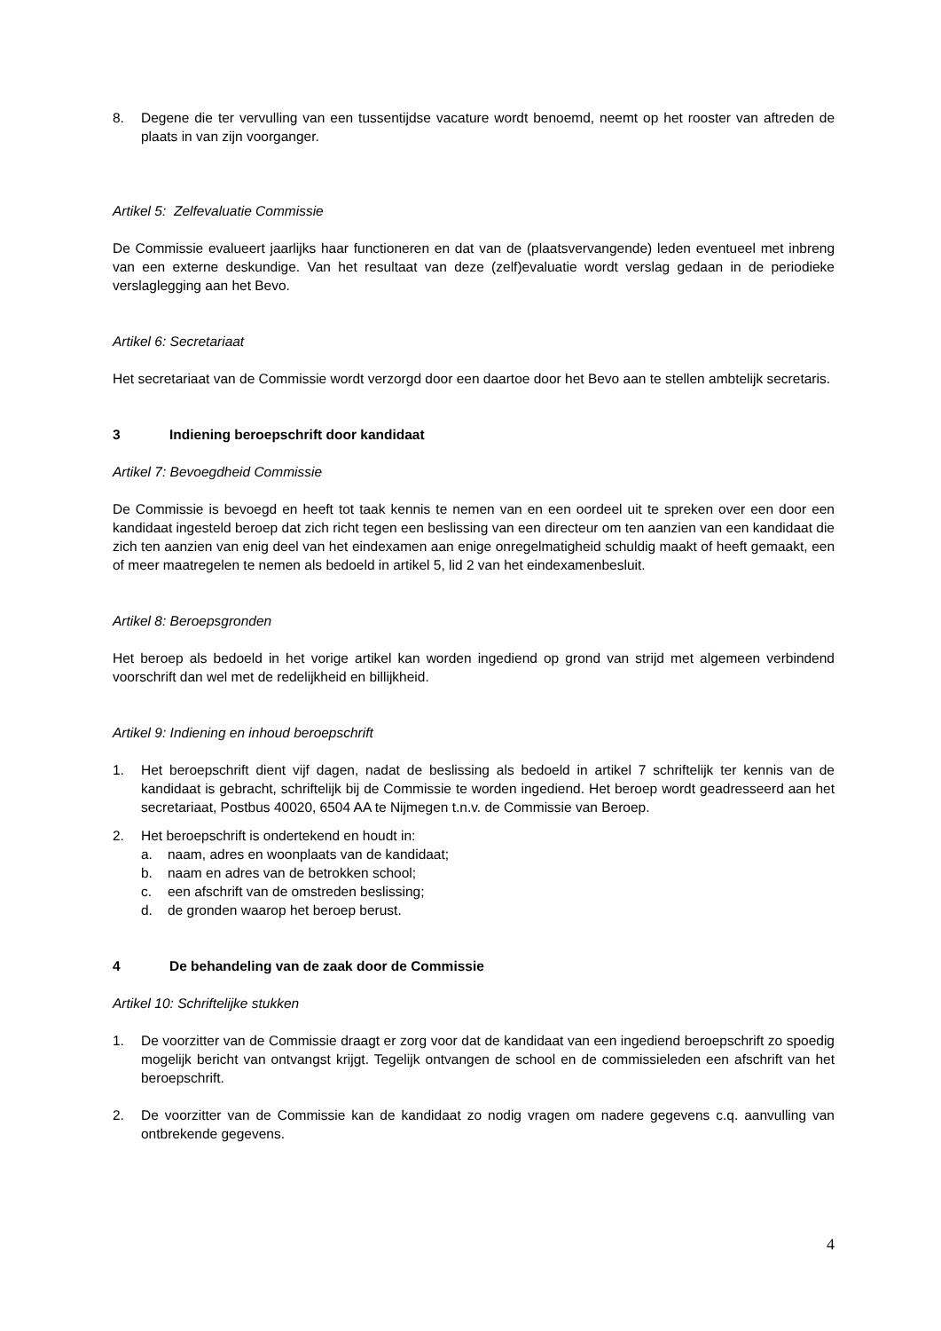8. Degene die ter vervulling van een tussentijdse vacature wordt benoemd, neemt op het rooster van aftreden de plaats in van zijn voorganger.
Artikel 5: Zelfevaluatie Commissie
De Commissie evalueert jaarlijks haar functioneren en dat van de (plaatsvervangende) leden eventueel met inbreng van een externe deskundige. Van het resultaat van deze (zelf)evaluatie wordt verslag gedaan in de periodieke verslaglegging aan het Bevo.
Artikel 6: Secretariaat
Het secretariaat van de Commissie wordt verzorgd door een daartoe door het Bevo aan te stellen ambtelijk secretaris.
3 Indiening beroepschrift door kandidaat
Artikel 7: Bevoegdheid Commissie
De Commissie is bevoegd en heeft tot taak kennis te nemen van en een oordeel uit te spreken over een door een kandidaat ingesteld beroep dat zich richt tegen een beslissing van een directeur om ten aanzien van een kandidaat die zich ten aanzien van enig deel van het eindexamen aan enige onregelmatigheid schuldig maakt of heeft gemaakt, een of meer maatregelen te nemen als bedoeld in artikel 5, lid 2 van het eindexamenbesluit.
Artikel 8: Beroepsgronden
Het beroep als bedoeld in het vorige artikel kan worden ingediend op grond van strijd met algemeen verbindend voorschrift dan wel met de redelijkheid en billijkheid.
Artikel 9: Indiening en inhoud beroepschrift
1. Het beroepschrift dient vijf dagen, nadat de beslissing als bedoeld in artikel 7 schriftelijk ter kennis van de kandidaat is gebracht, schriftelijk bij de Commissie te worden ingediend. Het beroep wordt geadresseerd aan het secretariaat, Postbus 40020, 6504 AA te Nijmegen t.n.v. de Commissie van Beroep.
2. Het beroepschrift is ondertekend en houdt in:
a. naam, adres en woonplaats van de kandidaat;
b. naam en adres van de betrokken school;
c. een afschrift van de omstreden beslissing;
d. de gronden waarop het beroep berust.
4 De behandeling van de zaak door de Commissie
Artikel 10: Schriftelijke stukken
1. De voorzitter van de Commissie draagt er zorg voor dat de kandidaat van een ingediend beroepschrift zo spoedig mogelijk bericht van ontvangst krijgt. Tegelijk ontvangen de school en de commissieleden een afschrift van het beroepschrift.
2. De voorzitter van de Commissie kan de kandidaat zo nodig vragen om nadere gegevens c.q. aanvulling van ontbrekende gegevens.
4